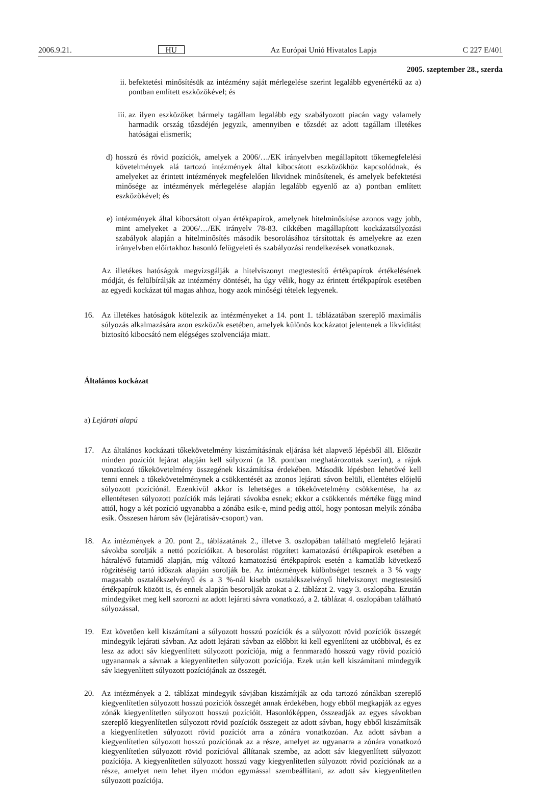2006.9.21. HU Az Európai Unió Hivatalos Lapja C 227 E/401
2005. szeptember 28., szerda
ii. befektetési minősítésük az intézmény saját mérlegelése szerint legalább egyenértékű az a) pontban említett eszközökével; és
iii.
az ilyen eszközöket bármely tagállam legalább egy szabályozott piacán vagy valamely harmadik ország tőzsdéjén jegyzik, amennyiben e tőzsdét az adott tagállam illetékes hatóságai elismerik;
d) hosszú és rövid pozíciók, amelyek a 2006/…/EK irányelvben megállapított tőkemegfelelési követelmények alá tartozó intézmények által kibocsátott eszközökhöz kapcsolódnak, és amelyeket az érintett intézmények megfelelően likvidnek minősítenek, és amelyek befektetési minősége az intézmények mérlegelése alapján legalább egyenlő az a) pontban említett eszközökével; és
e) intézmények által kibocsátott olyan értékpapírok, amelynek hitelminősítése azonos vagy jobb, mint amelyeket a 2006/…/EK irányelv 78-83. cikkében magállapított kockázatsúlyozási szabályok alapján a hitelminősítés második besorolásához társítottak és amelyekre az ezen irányelvben előírtakhoz hasonló felügyeleti és szabályozási rendelkezések vonatkoznak.
Az illetékes hatóságok megvizsgálják a hitelviszonyt megtestesítő értékpapírok értékelésének módját, és felülbírálják az intézmény döntését, ha úgy vélik, hogy az érintett értékpapírok esetében az egyedi kockázat túl magas ahhoz, hogy azok minőségi tételek legyenek.
16. Az illetékes hatóságok kötelezik az intézményeket a 14. pont 1. táblázatában szereplő maximális súlyozás alkalmazására azon eszközök esetében, amelyek különös kockázatot jelentenek a likviditást biztosító kibocsátó nem elégséges szolvenciája miatt.
Általános kockázat
a) Lejárati alapú
17. Az általános kockázati tőkekövetelmény kiszámításának eljárása két alapvető lépésből áll. Először minden pozíciót lejárat alapján kell súlyozni (a 18. pontban meghatározottak szerint), a rájuk vonatkozó tőkekövetelmény összegének kiszámítása érdekében. Második lépésben lehetővé kell tenni ennek a tőkekövetelménynek a csökkentését az azonos lejárati sávon belüli, ellentétes előjelű súlyozott pozíciónál. Ezenkívül akkor is lehetséges a tőkekövetelmény csökkentése, ha az ellentétesen súlyozott pozíciók más lejárati sávokba esnek; ekkor a csökkentés mértéke függ mind attól, hogy a két pozíció ugyanabba a zónába esik-e, mind pedig attól, hogy pontosan melyik zónába esik. Összesen három sáv (lejáratisáv-csoport) van.
18. Az intézmények a 20. pont 2., táblázatának 2., illetve 3. oszlopában található megfelelő lejárati sávokba sorolják a nettó pozícióikat. A besorolást rögzített kamatozású értékpapírok esetében a hátralévő futamidő alapján, míg változó kamatozású értékpapírok esetén a kamatláb következő rögzítéséig tartó időszak alapján sorolják be. Az intézmények különbséget tesznek a 3 % vagy magasabb osztalékszelvényű és a 3 %-nál kisebb osztalékszelvényű hitelviszonyt megtestesítő értékpapírok között is, és ennek alapján besorolják azokat a 2. táblázat 2. vagy 3. oszlopába. Ezután mindegyiket meg kell szorozni az adott lejárati sávra vonatkozó, a 2. táblázat 4. oszlopában található súlyozással.
19. Ezt követően kell kiszámítani a súlyozott hosszú pozíciók és a súlyozott rövid pozíciók összegét mindegyik lejárati sávban. Az adott lejárati sávban az előbbit ki kell egyenlíteni az utóbbival, és ez lesz az adott sáv kiegyenlített súlyozott pozíciója, míg a fennmaradó hosszú vagy rövid pozíció ugyanannak a sávnak a kiegyenlítetlen súlyozott pozíciója. Ezek után kell kiszámítani mindegyik sáv kiegyenlített súlyozott pozíciójának az összegét.
20. Az intézmények a 2. táblázat mindegyik sávjában kiszámítják az oda tartozó zónákban szereplő kiegyenlítetlen súlyozott hosszú pozíciók összegét annak érdekében, hogy ebből megkapják az egyes zónák kiegyenlítetlen súlyozott hosszú pozícióit. Hasonlóképpen, összeadják az egyes sávokban szereplő kiegyenlítetlen súlyozott rövid pozíciók összegeit az adott sávban, hogy ebből kiszámítsák a kiegyenlítetlen súlyozott rövid pozíciót arra a zónára vonatkozóan. Az adott sávban a kiegyenlítetlen súlyozott hosszú pozíciónak az a része, amelyet az ugyanarra a zónára vonatkozó kiegyenlítetlen súlyozott rövid pozícióval állítanak szembe, az adott sáv kiegyenlített súlyozott pozíciója. A kiegyenlítetlen súlyozott hosszú vagy kiegyenlítetlen súlyozott rövid pozíciónak az a része, amelyet nem lehet ilyen módon egymással szembeállítani, az adott sáv kiegyenlítetlen súlyozott pozíciója.